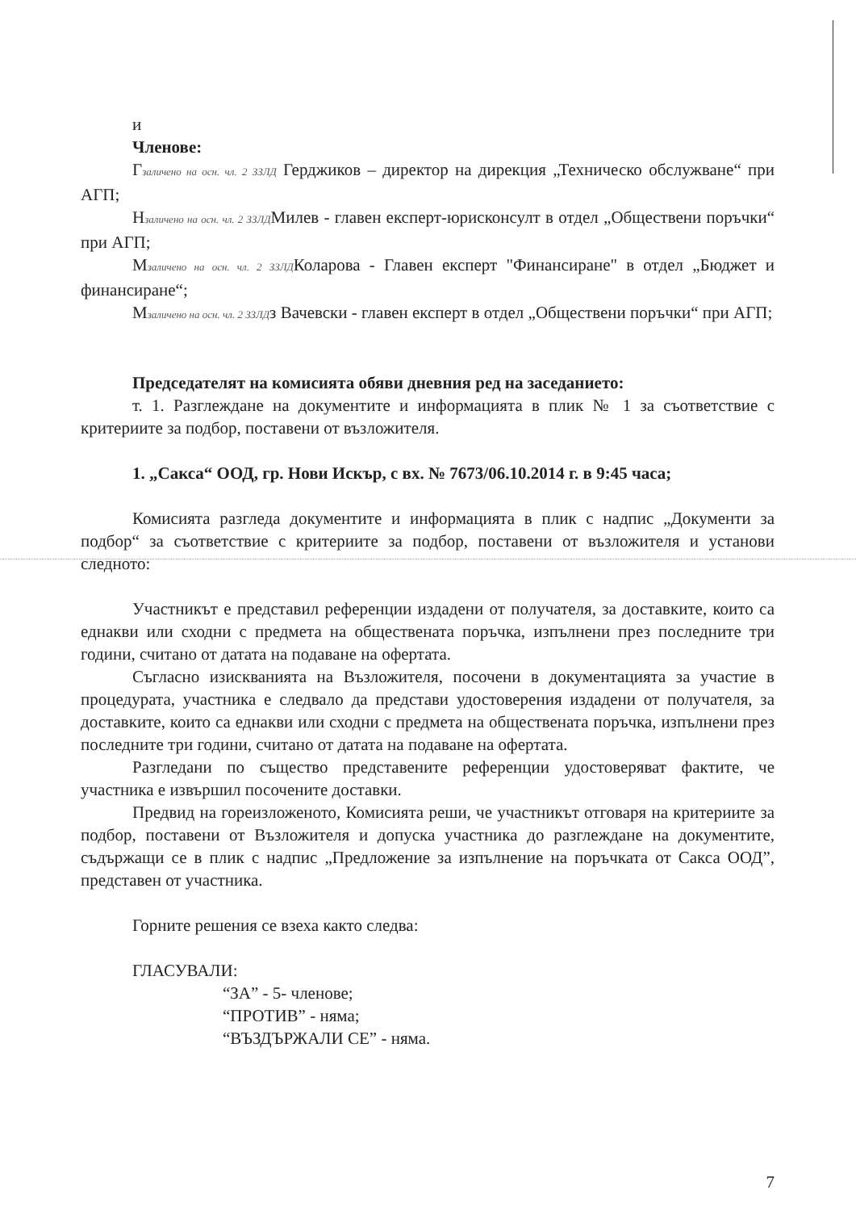и
Членове:
Гзаличено на осн. чл. 2 ЗЗЛД Герджиков – директор на дирекция „Техническо обслужване“ при АГП;
Нзаличено на осн. чл. 2 ЗЗЛДМилев - главен експерт-юрисконсулт в отдел „Обществени поръчки“ при АГП;
Мзаличено на осн. чл. 2 ЗЗЛДКоларова - Главен експерт "Финансиране" в отдел „Бюджет и финансиране“;
Мзаличено на осн. чл. 2 ЗЗЛДз Вачевски - главен експерт в отдел „Обществени поръчки“ при АГП;
Председателят на комисията обяви дневния ред на заседанието:
т. 1. Разглеждане на документите и информацията в плик № 1 за съответствие с критериите за подбор, поставени от възложителя.
1. „Сакса“ ООД, гр. Нови Искър, с вх. № 7673/06.10.2014 г. в 9:45 часа;
Комисията разгледа документите и информацията в плик с надпис „Документи за подбор“ за съответствие с критериите за подбор, поставени от възложителя и установи следното:
Участникът е представил референции издадени от получателя, за доставките, които са еднакви или сходни с предмета на обществената поръчка, изпълнени през последните три години, считано от датата на подаване на офертата.
Съгласно изискванията на Възложителя, посочени в документацията за участие в процедурата, участника е следвало да представи удостоверения издадени от получателя, за доставките, които са еднакви или сходни с предмета на обществената поръчка, изпълнени през последните три години, считано от датата на подаване на офертата.
Разгледани по същество представените референции удостоверяват фактите, че участника е извършил посочените доставки.
Предвид на гореизложеното, Комисията реши, че участникът отговаря на критериите за подбор, поставени от Възложителя и допуска участника до разглеждане на документите, съдържащи се в плик с надпис „Предложение за изпълнение на поръчката от Сакса ООД”, представен от участника.
Горните решения се взеха както следва:
ГЛАСУВАЛИ:
“ЗА” - 5- членове;
“ПРОТИВ” - няма;
“ВЪЗДЪРЖАЛИ СЕ” - няма.
7